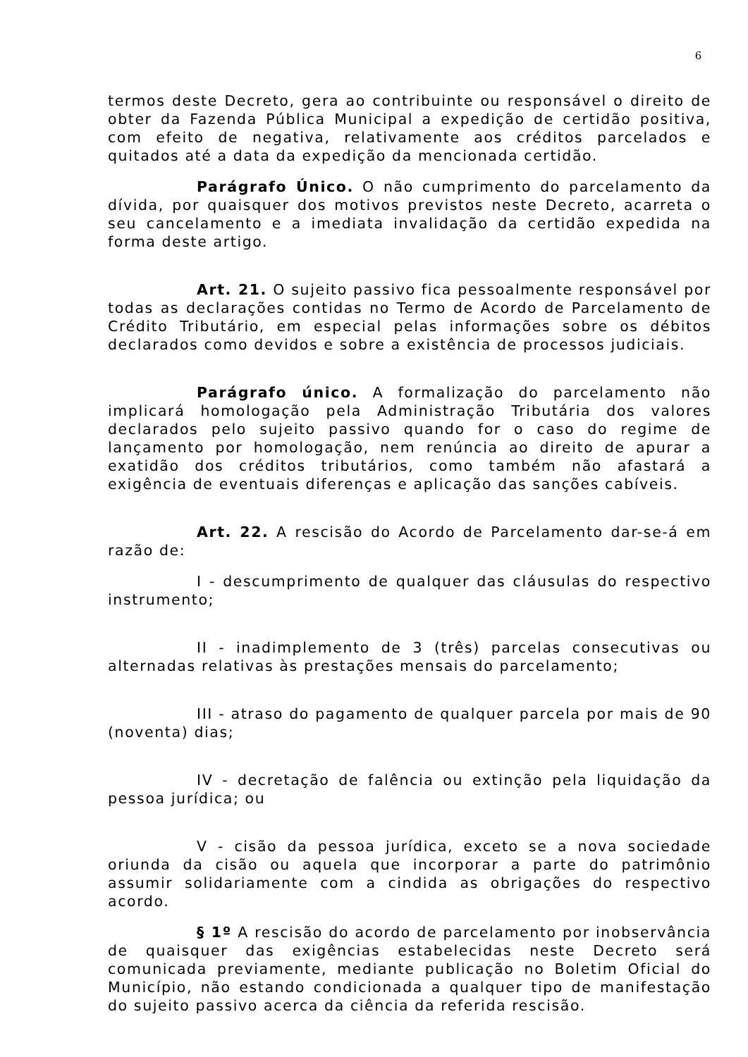6
termos deste Decreto, gera ao contribuinte ou responsável o direito de obter da Fazenda Pública Municipal a expedição de certidão positiva, com efeito de negativa, relativamente aos créditos parcelados e quitados até a data da expedição da mencionada certidão.
Parágrafo Único. O não cumprimento do parcelamento da dívida, por quaisquer dos motivos previstos neste Decreto, acarreta o seu cancelamento e a imediata invalidação da certidão expedida na forma deste artigo.
Art. 21. O sujeito passivo fica pessoalmente responsável por todas as declarações contidas no Termo de Acordo de Parcelamento de Crédito Tributário, em especial pelas informações sobre os débitos declarados como devidos e sobre a existência de processos judiciais.
Parágrafo único. A formalização do parcelamento não implicará homologação pela Administração Tributária dos valores declarados pelo sujeito passivo quando for o caso do regime de lançamento por homologação, nem renúncia ao direito de apurar a exatidão dos créditos tributários, como também não afastará a exigência de eventuais diferenças e aplicação das sanções cabíveis.
Art. 22. A rescisão do Acordo de Parcelamento dar-se-á em razão de:
I - descumprimento de qualquer das cláusulas do respectivo instrumento;
II - inadimplemento de 3 (três) parcelas consecutivas ou alternadas relativas às prestações mensais do parcelamento;
III - atraso do pagamento de qualquer parcela por mais de 90 (noventa) dias;
IV - decretação de falência ou extinção pela liquidação da pessoa jurídica; ou
V - cisão da pessoa jurídica, exceto se a nova sociedade oriunda da cisão ou aquela que incorporar a parte do patrimônio assumir solidariamente com a cindida as obrigações do respectivo acordo.
§ 1º A rescisão do acordo de parcelamento por inobservância de quaisquer das exigências estabelecidas neste Decreto será comunicada previamente, mediante publicação no Boletim Oficial do Município, não estando condicionada a qualquer tipo de manifestação do sujeito passivo acerca da ciência da referida rescisão.